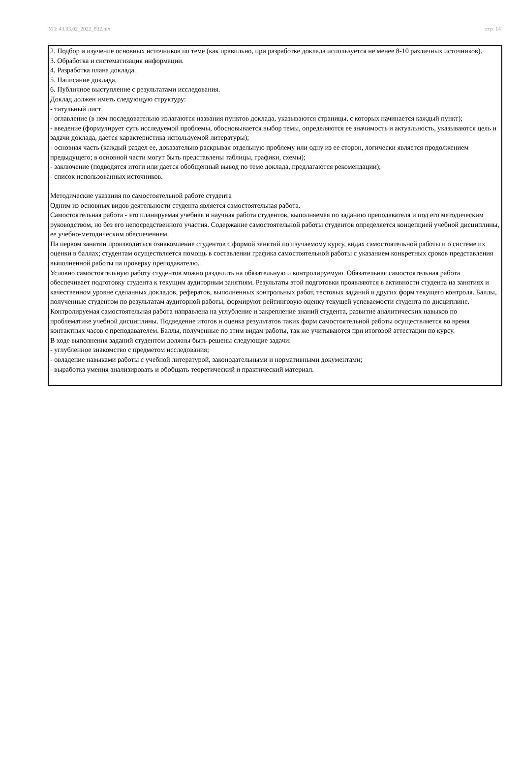УП: 43.03.02_2022_832.plx стр. 14
2. Подбор и изучение основных источников по теме (как правильно, при разработке доклада используется не менее 8-10 различных источников).
3. Обработка и систематизация информации.
4. Разработка плана доклада.
5. Написание доклада.
6. Публичное выступление с результатами исследования.
Доклад должен иметь следующую структуру:
- титульный лист
- оглавление (в нем последовательно излагаются названия пунктов доклада, указываются страницы, с которых начинается каждый пункт);
- введение (формулирует суть исследуемой проблемы, обосновывается выбор темы, определяются ее значимость и актуальность, указываются цель и задачи доклада, дается характеристика используемой литературы);
- основная часть (каждый раздел ее, доказательно раскрывая отдельную проблему или одну из ее сторон, логически является продолжением предыдущего; в основной части могут быть представлены таблицы, графики, схемы);
- заключение (подводятся итоги или дается обобщенный вывод по теме доклада, предлагаются рекомендации);
- список использованных источников.
Методические указания по самостоятельной работе студента
Одним из основных видов деятельности студента является самостоятельная работа.
Самостоятельная работа - это планируемая учебная и научная работа студентов, выполняемая по заданию преподавателя и под его методическим руководством, но без его непосредственного участия. Содержание самостоятельной работы студентов определяется концепцией учебной дисциплины, ее учебно-методическим обеспечением.
Па первом занятии производиться ознакомление студентов с формой занятий по изучаемому курсу, видах самостоятельной работы и о системе их оценки в баллах; студентам осуществляется помощь в составлении графика самостоятельной работы с указанием конкретных сроков представления выполненной работы па проверку преподавателю.
Условно самостоятельную работу студентов можно разделить на обязательную и контролируемую. Обязательная самостоятельная работа обеспечивает подготовку студента к текущим аудиторным занятиям. Результаты этой подготовки проявляются в активности студента на занятиях и качественном уровне сделанных докладов, рефератов, выполненных контрольных работ, тестовых заданий и других форм текущего контроля. Баллы, полученные студентом по результатам аудиторной работы, формируют рейтинговую оценку текущей успеваемости студента по дисциплине.
Контролируемая самостоятельная работа направлена на углубление и закрепление знаний студента, развитие аналитических навыков по проблематике учебной дисциплины. Подведение итогов и оценка результатов таких форм самостоятельной работы осуществляется во время контактных часов с преподавателем. Баллы, полученные по этим видам работы, так же учитываются при итоговой аттестации по курсу.
В ходе выполнения заданий студентом должны быть решены следующие задачи:
- углубленное знакомство с предметом исследования;
- овладение навыками работы с учебной литературой, законодательными и нормативными документами;
- выработка умения анализировать и обобщать теоретический и практический материал.